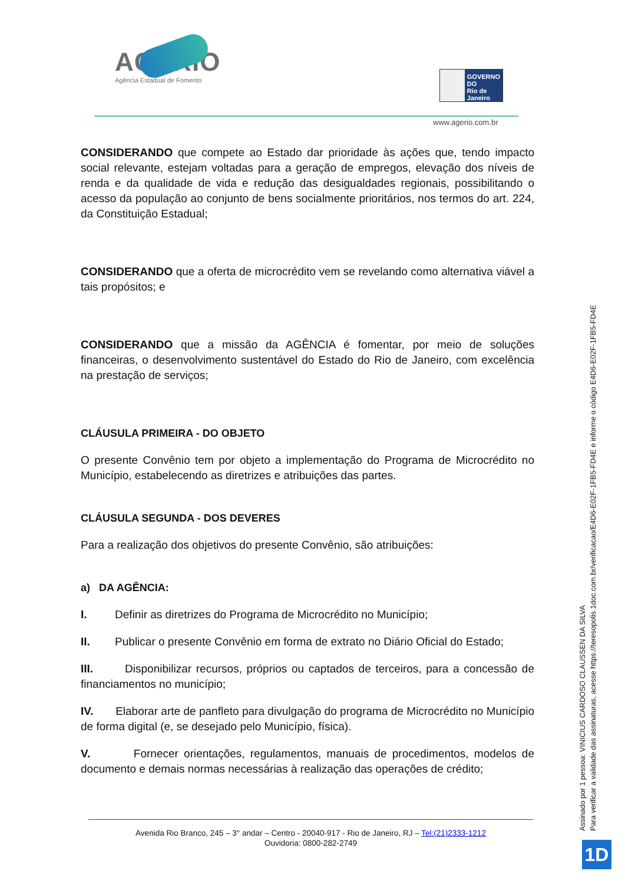AGERIO
Agência Estadual de Fomento
GOVERNO DO
Rio de
Janeiro
www.agerio.com.br
CONSIDERANDO que compete ao Estado dar prioridade às ações que, tendo impacto social relevante, estejam voltadas para a geração de empregos, elevação dos níveis de renda e da qualidade de vida e redução das desigualdades regionais, possibilitando o acesso da população ao conjunto de bens socialmente prioritários, nos termos do art. 224, da Constituição Estadual;
CONSIDERANDO que a oferta de microcrédito vem se revelando como alternativa viável a tais propósitos; e
CONSIDERANDO que a missão da AGÊNCIA é fomentar, por meio de soluções financeiras, o desenvolvimento sustentável do Estado do Rio de Janeiro, com excelência na prestação de serviços;
CLÁUSULA PRIMEIRA - DO OBJETO
O presente Convênio tem por objeto a implementação do Programa de Microcrédito no Município, estabelecendo as diretrizes e atribuições das partes.
CLÁUSULA SEGUNDA - DOS DEVERES
Para a realização dos objetivos do presente Convênio, são atribuições:
a) DA AGÊNCIA:
I. Definir as diretrizes do Programa de Microcrédito no Município;
II. Publicar o presente Convênio em forma de extrato no Diário Oficial do Estado;
III. Disponibilizar recursos, próprios ou captados de terceiros, para a concessão de financiamentos no município;
IV. Elaborar arte de panfleto para divulgação do programa de Microcrédito no Município de forma digital (e, se desejado pelo Município, física).
V. Fornecer orientações, regulamentos, manuais de procedimentos, modelos de documento e demais normas necessárias à realização das operações de crédito;
Avenida Rio Branco, 245 – 3° andar – Centro - 20040-917 - Rio de Janeiro, RJ – Tel:(21)2333-1212
Ouvidoria: 0800-282-2749
Assinado por 1 pessoa: VINICIUS CARDOSO CLAUSSEN DA SILVA
Para verificar a validade das assinaturas, acesse https://teresopolis.1doc.com.br/verificacao/E4D6-E02F-1FB5-FD4E e informe o código E4D6-E02F-1FB5-FD4E
1D